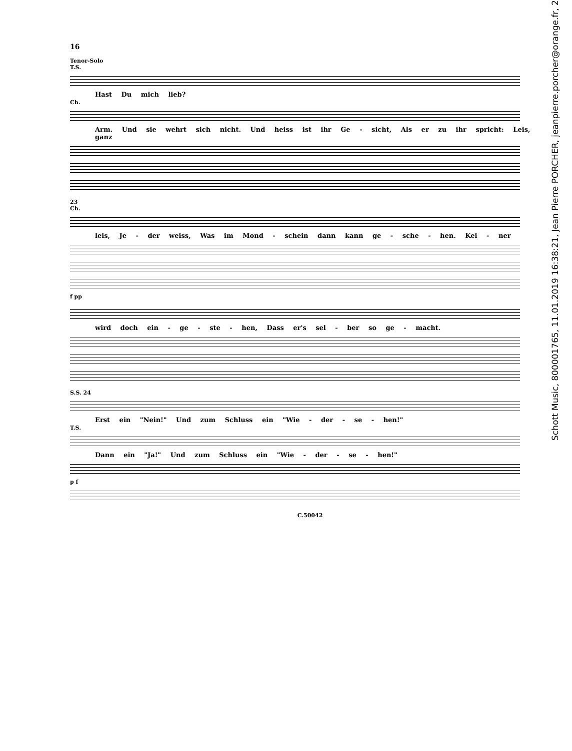16
Tenor-Solo
T.S.
Hast Du mich lieb?
Ch.
Arm. Und sie wehrt sich nicht. Und heiss ist ihr Ge - sicht, Als er zu ihr spricht: Leis, ganz
23
Ch.
leis, Je - der weiss, Was im Mond - schein dann kann ge - sche - hen. Kei - ner
f pp
wird doch ein - ge - ste - hen, Dass er's sel - ber so ge - macht.
S.S. 24
Erst ein "Nein!" Und zum Schluss ein "Wie - der - se - hen!"
T.S.
Dann ein "Ja!" Und zum Schluss ein "Wie - der - se - hen!"
p f
C.50042
Schott Music, 800001765, 11.01.2019 16:38:21, Jean Pierre PORCHER, jeanpierre.porcher@orange.fr, 2